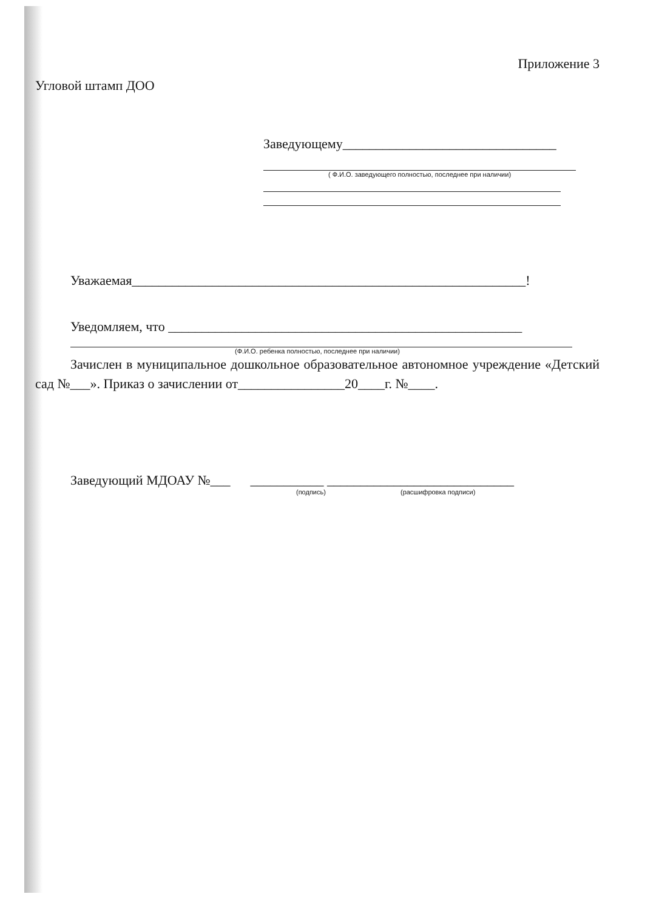Приложение 3
Угловой штамп ДОО
Заведующему________________________________
( Ф.И.О. заведующего полностью, последнее при наличии)
Уважаемая___________________________________________________________!
Уведомляем, что _____________________________________________________
(Ф.И.О. ребенка полностью, последнее при наличии)
Зачислен в муниципальное дошкольное образовательное автономное учреждение «Детский сад №___». Приказ о зачислении от________________20____г. №____.
Заведующий МДОАУ №___ ___________ ____________________________
(подпись) (расшифровка подписи)